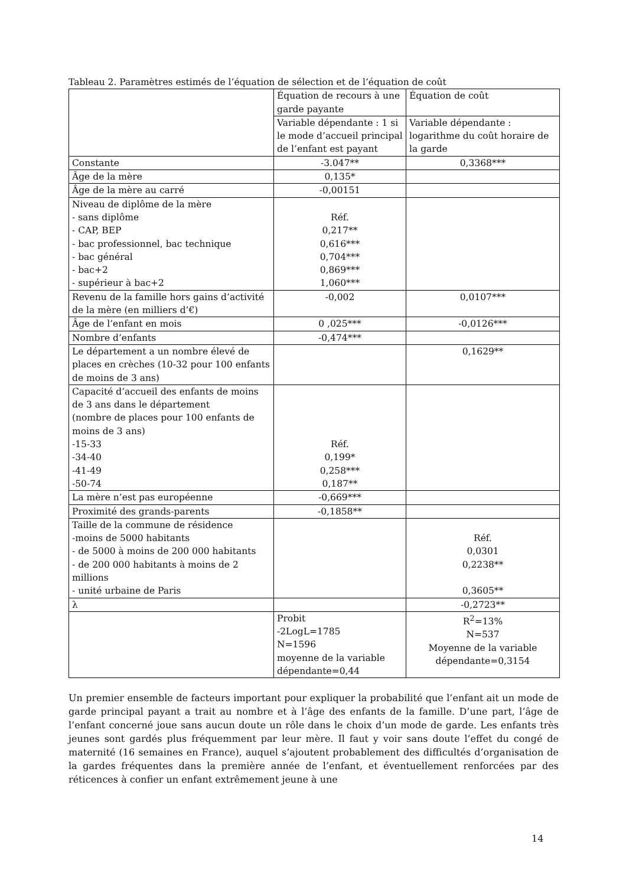Tableau 2. Paramètres estimés de l’équation de sélection et de l’équation de coût
| | Équation de recours à une garde payante | Équation de coût |
| | Variable dépendante : 1 si le mode d’accueil principal de l’enfant est payant | Variable dépendante : logarithme du coût horaire de la garde |
| Constante | -3.047** | 0,3368*** |
| Âge de la mère | 0,135* | |
| Âge de la mère au carré | -0,00151 | |
| Niveau de diplôme de la mère - sans diplôme - CAP, BEP - bac professionnel, bac technique - bac général - bac+2 - supérieur à bac+2 | Réf. 0,217** 0,616*** 0,704*** 0,869*** 1,060*** | |
| Revenu de la famille hors gains d’activité de la mère (en milliers d’€) | -0,002 | 0,0107*** |
| Âge de l’enfant en mois | 0 ,025*** | -0,0126*** |
| Nombre d’enfants | -0,474*** | |
| Le département a un nombre élevé de places en crèches (10-32 pour 100 enfants de moins de 3 ans) | | 0,1629** |
| Capacité d’accueil des enfants de moins de 3 ans dans le département (nombre de places pour 100 enfants de moins de 3 ans) -15-33 -34-40 -41-49 -50-74 | Réf. 0,199* 0,258*** 0,187** | |
| La mère n’est pas européenne | -0,669*** | |
| Proximité des grands-parents | -0,1858** | |
| Taille de la commune de résidence -moins de 5000 habitants - de 5000 à moins de 200 000 habitants - de 200 000 habitants à moins de 2 millions - unité urbaine de Paris | | Réf. 0,0301 0,2238** 0,3605** |
| λ | | -0,2723** |
| | Probit -2LogL=1785 N=1596 moyenne de la variable dépendante=0,44 | R<sup>2</sup>=13% N=537 Moyenne de la variable dépendante=0,3154 |
Un premier ensemble de facteurs important pour expliquer la probabilité que l’enfant ait un mode de garde principal payant a trait au nombre et à l’âge des enfants de la famille. D’une part, l’âge de l’enfant concerné joue sans aucun doute un rôle dans le choix d’un mode de garde. Les enfants très jeunes sont gardés plus fréquemment par leur mère. Il faut y voir sans doute l’effet du congé de maternité (16 semaines en France), auquel s’ajoutent probablement des difficultés d’organisation de la gardes fréquentes dans la première année de l’enfant, et éventuellement renforcées par des réticences à confier un enfant extrêmement jeune à une
14